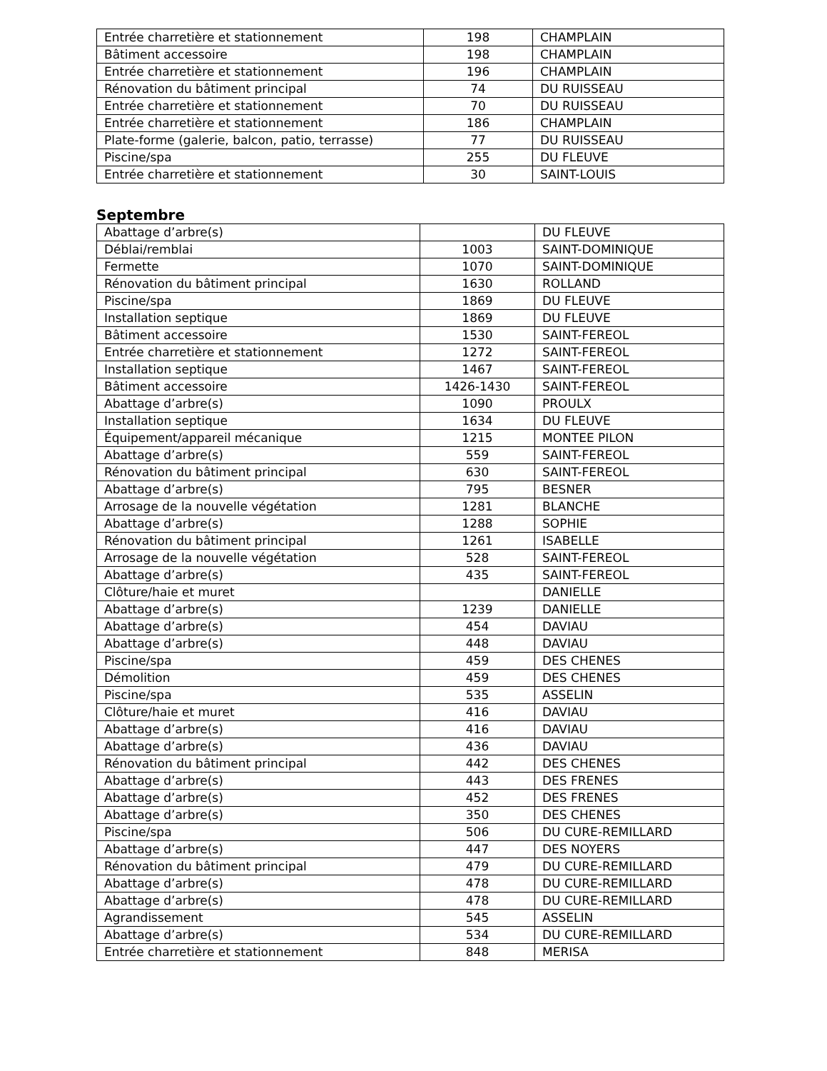| Entrée charretière et stationnement | 198 | CHAMPLAIN |
| Bâtiment accessoire | 198 | CHAMPLAIN |
| Entrée charretière et stationnement | 196 | CHAMPLAIN |
| Rénovation du bâtiment principal | 74 | DU RUISSEAU |
| Entrée charretière et stationnement | 70 | DU RUISSEAU |
| Entrée charretière et stationnement | 186 | CHAMPLAIN |
| Plate-forme (galerie, balcon, patio, terrasse) | 77 | DU RUISSEAU |
| Piscine/spa | 255 | DU FLEUVE |
| Entrée charretière et stationnement | 30 | SAINT-LOUIS |
Septembre
| Abattage d’arbre(s) | | DU FLEUVE |
| Déblai/remblai | 1003 | SAINT-DOMINIQUE |
| Fermette | 1070 | SAINT-DOMINIQUE |
| Rénovation du bâtiment principal | 1630 | ROLLAND |
| Piscine/spa | 1869 | DU FLEUVE |
| Installation septique | 1869 | DU FLEUVE |
| Bâtiment accessoire | 1530 | SAINT-FEREOL |
| Entrée charretière et stationnement | 1272 | SAINT-FEREOL |
| Installation septique | 1467 | SAINT-FEREOL |
| Bâtiment accessoire | 1426-1430 | SAINT-FEREOL |
| Abattage d’arbre(s) | 1090 | PROULX |
| Installation septique | 1634 | DU FLEUVE |
| Équipement/appareil mécanique | 1215 | MONTEE PILON |
| Abattage d’arbre(s) | 559 | SAINT-FEREOL |
| Rénovation du bâtiment principal | 630 | SAINT-FEREOL |
| Abattage d’arbre(s) | 795 | BESNER |
| Arrosage de la nouvelle végétation | 1281 | BLANCHE |
| Abattage d’arbre(s) | 1288 | SOPHIE |
| Rénovation du bâtiment principal | 1261 | ISABELLE |
| Arrosage de la nouvelle végétation | 528 | SAINT-FEREOL |
| Abattage d’arbre(s) | 435 | SAINT-FEREOL |
| Clôture/haie et muret | | DANIELLE |
| Abattage d’arbre(s) | 1239 | DANIELLE |
| Abattage d’arbre(s) | 454 | DAVIAU |
| Abattage d’arbre(s) | 448 | DAVIAU |
| Piscine/spa | 459 | DES CHENES |
| Démolition | 459 | DES CHENES |
| Piscine/spa | 535 | ASSELIN |
| Clôture/haie et muret | 416 | DAVIAU |
| Abattage d’arbre(s) | 416 | DAVIAU |
| Abattage d’arbre(s) | 436 | DAVIAU |
| Rénovation du bâtiment principal | 442 | DES CHENES |
| Abattage d’arbre(s) | 443 | DES FRENES |
| Abattage d’arbre(s) | 452 | DES FRENES |
| Abattage d’arbre(s) | 350 | DES CHENES |
| Piscine/spa | 506 | DU CURE-REMILLARD |
| Abattage d’arbre(s) | 447 | DES NOYERS |
| Rénovation du bâtiment principal | 479 | DU CURE-REMILLARD |
| Abattage d’arbre(s) | 478 | DU CURE-REMILLARD |
| Abattage d’arbre(s) | 478 | DU CURE-REMILLARD |
| Agrandissement | 545 | ASSELIN |
| Abattage d’arbre(s) | 534 | DU CURE-REMILLARD |
| Entrée charretière et stationnement | 848 | MERISA |